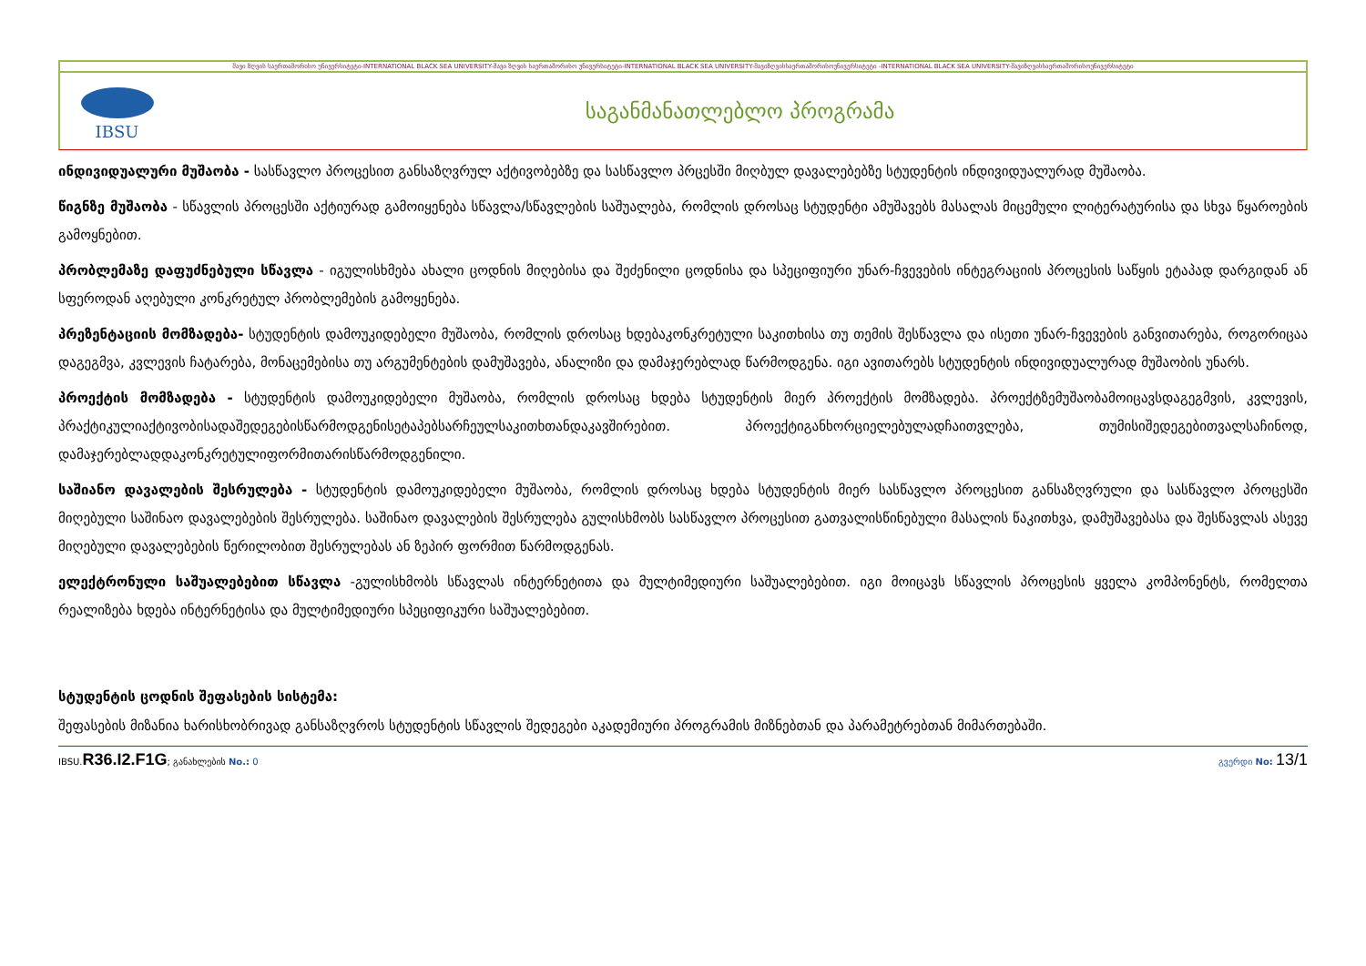შავი ზღვის საერთაშორისო უნივერსიტეტი-INTERNATIONAL BLACK SEA UNIVERSITY-შავი ზღვის საერთაშორისო უნივერსიტეტი-INTERNATIONAL BLACK SEA UNIVERSITY-შავიზღვისსაერთაშორისოუნივერსიტეტი -INTERNATIONAL BLACK SEA UNIVERSITY-შავიზღვისსაერთაშორისოუნივერსიტეტი
IBSU
საგანმანათლებლო პროგრამა
ინდივიდუალური მუშაობა - სასწავლო პროცესით განსაზღვრულ აქტივობებზე და სასწავლო პრცესში მიღბულ დავალებებზე სტუდენტის ინდივიდუალურად მუშაობა.
წიგნზე მუშაობა - სწავლის პროცესში აქტიურად გამოიყენება სწავლა/სწავლების საშუალება, რომლის დროსაც სტუდენტი ამუშავებს მასალას მიცემული ლიტერატურისა და სხვა წყაროების გამოყნებით.
პრობლემაზე დაფუძნებული სწავლა - იგულისხმება ახალი ცოდნის მიღებისა და შეძენილი ცოდნისა და სპეციფიური უნარ-ჩვევების ინტეგრაციის პროცესის საწყის ეტაპად დარგიდან ან სფეროდან აღებული კონკრეტულ პრობლემების გამოყენება.
პრეზენტაციის მომზადება- სტუდენტის დამოუკიდებელი მუშაობა, რომლის დროსაც ხდებაკონკრეტული საკითხისა თუ თემის შესწავლა და ისეთი უნარ-ჩვევების განვითარება, როგორიცაა დაგეგმვა, კვლევის ჩატარება, მონაცემებისა თუ არგუმენტების დამუშავება, ანალიზი და დამაჯერებლად წარმოდგენა. იგი ავითარებს სტუდენტის ინდივიდუალურად მუშაობის უნარს.
პროექტის მომზადება - სტუდენტის დამოუკიდებელი მუშაობა, რომლის დროსაც ხდება სტუდენტის მიერ პროექტის მომზადება. პროექტზემუშაობამოიცავსდაგეგმვის, კვლევის, პრაქტიკულიაქტივობისადაშედეგებისწარმოდგენისეტაპებსარჩეულსაკითხთანდაკავშირებით. პროექტიგანხორციელებულადჩაითვლება, თუმისიშედეგებითვალსაჩინოდ, დამაჯერებლადდაკონკრეტულიფორმითარისწარმოდგენილი.
საშიანო დავალების შესრულება - სტუდენტის დამოუკიდებელი მუშაობა, რომლის დროსაც ხდება სტუდენტის მიერ სასწავლო პროცესით განსაზღვრული და სასწავლო პროცესში მიღებული საშინაო დავალებების შესრულება. საშინაო დავალების შესრულება გულისხმობს სასწავლო პროცესით გათვალისწინებული მასალის წაკითხვა, დამუშავებასა და შესწავლას ასევე მიღებული დავალებების წერილობით შესრულებას ან ზეპირ ფორმით წარმოდგენას.
ელექტრონული საშუალებებით სწავლა -გულისხმობს სწავლას ინტერნეტითა და მულტიმედიური საშუალებებით. იგი მოიცავს სწავლის პროცესის ყველა კომპონენტს, რომელთა რეალიზება ხდება ინტერნეტისა და მულტიმედიური სპეციფიკური საშუალებებით.
სტუდენტის ცოდნის შეფასების სისტემა:
შეფასების მიზანია ხარისხობრივად განსაზღვროს სტუდენტის სწავლის შედეგები აკადემიური პროგრამის მიზნებთან და პარამეტრებთან მიმართებაში.
IBSU.R36.I2.F1G; განახლების No.: 0 გვერდი No: 13/1